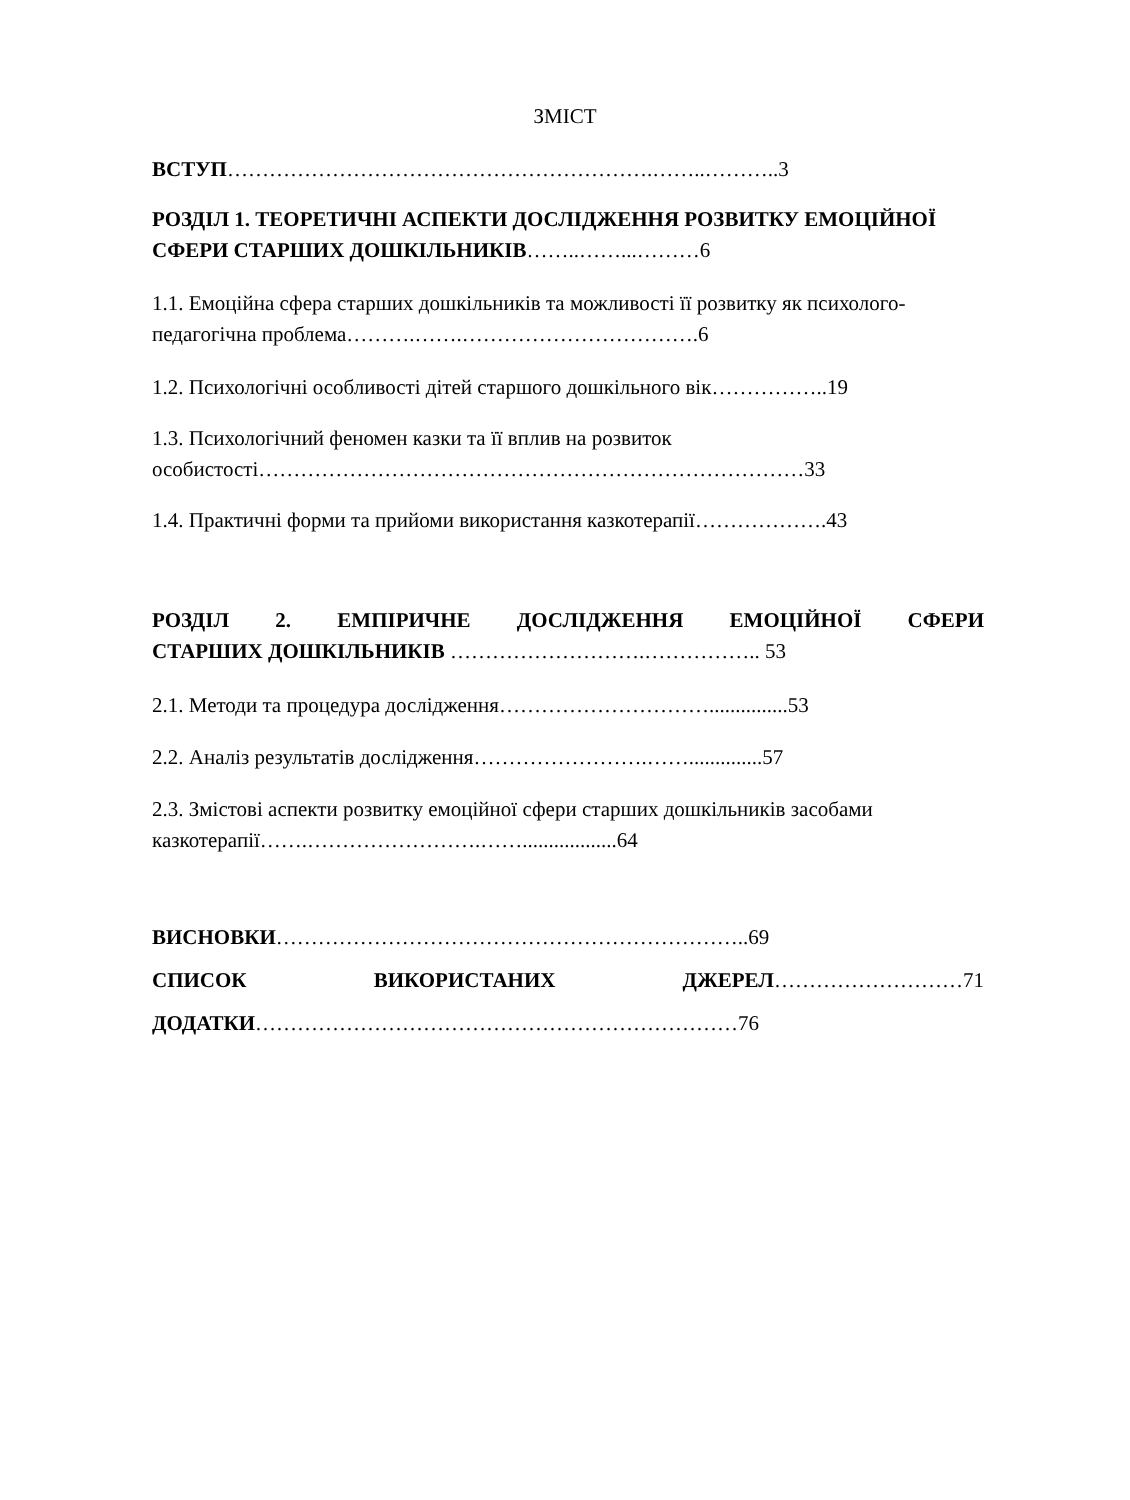ЗМІСТ
ВСТУП…………………………………………………….……..………..3
РОЗДІЛ 1. ТЕОРЕТИЧНІ АСПЕКТИ ДОСЛІДЖЕННЯ РОЗВИТКУ ЕМОЦІЙНОЇ СФЕРИ СТАРШИХ ДОШКІЛЬНИКІВ……..……...………6
1.1. Емоційна сфера старших дошкільників та можливості її розвитку як психолого-педагогічна проблема……….…….…………………………….6
1.2. Психологічні особливості дітей старшого дошкільного вік……………..19
1.3. Психологічний феномен казки та її вплив на розвиток особистості……………………………………………………………………33
1.4. Практичні форми та прийоми використання казкотерапії……………….43
РОЗДІЛ 2. ЕМПІРИЧНЕ ДОСЛІДЖЕННЯ ЕМОЦІЙНОЇ СФЕРИ
СТАРШИХ ДОШКІЛЬНИКІВ ……………………….…………….. 53
2.1. Методи та процедура дослідження…………………………...............53
2.2. Аналіз результатів дослідження…………………….……..............57
2.3. Змістові аспекти розвитку емоційної сфери старших дошкільників засобами казкотерапії…….…………………….……..................64
ВИСНОВКИ…………………………………………………………..69
СПИСОК ВИКОРИСТАНИХ ДЖЕРЕЛ………………………71
ДОДАТКИ……………………………………………………………76